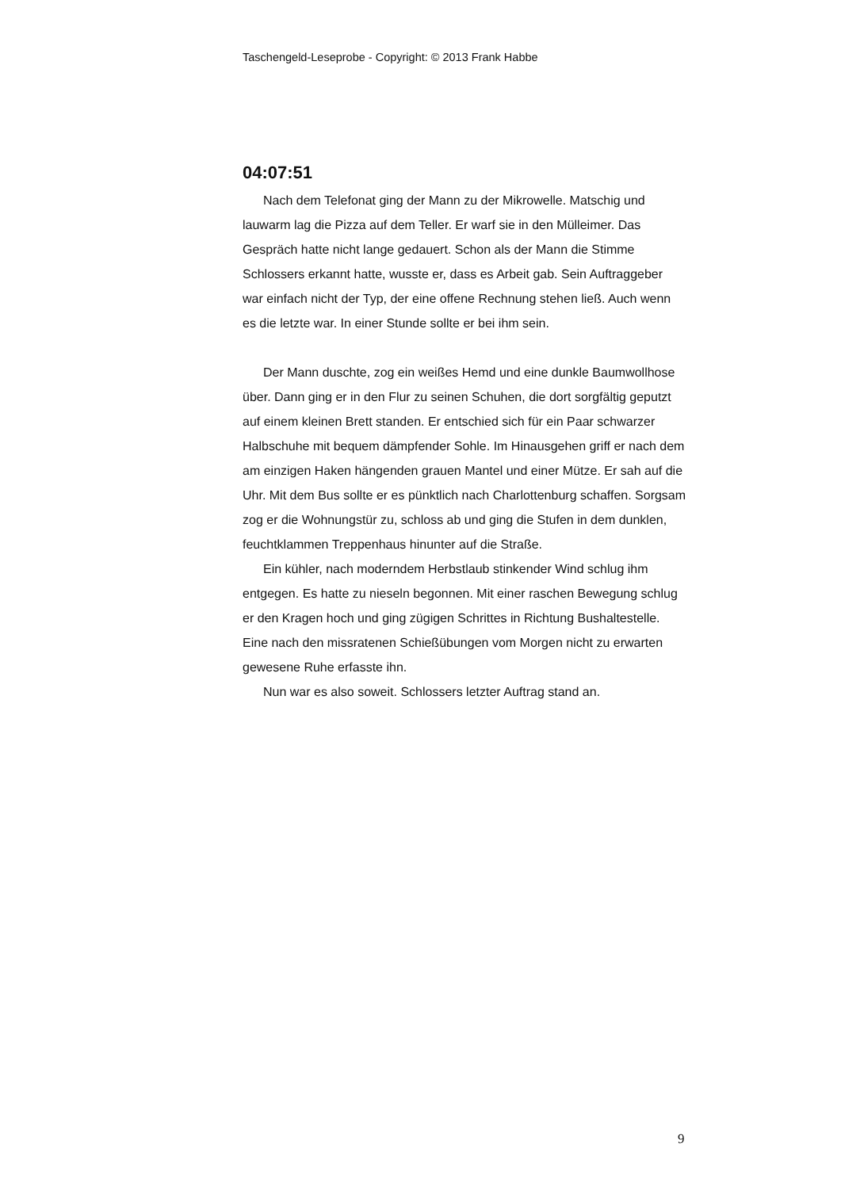Taschengeld-Leseprobe - Copyright: © 2013 Frank Habbe
04:07:51
Nach dem Telefonat ging der Mann zu der Mikrowelle. Matschig und lauwarm lag die Pizza auf dem Teller. Er warf sie in den Mülleimer. Das Gespräch hatte nicht lange gedauert. Schon als der Mann die Stimme Schlossers erkannt hatte, wusste er, dass es Arbeit gab. Sein Auftraggeber war einfach nicht der Typ, der eine offene Rechnung stehen ließ. Auch wenn es die letzte war. In einer Stunde sollte er bei ihm sein.
Der Mann duschte, zog ein weißes Hemd und eine dunkle Baumwollhose über. Dann ging er in den Flur zu seinen Schuhen, die dort sorgfältig geputzt auf einem kleinen Brett standen. Er entschied sich für ein Paar schwarzer Halbschuhe mit bequem dämpfender Sohle. Im Hinausgehen griff er nach dem am einzigen Haken hängenden grauen Mantel und einer Mütze. Er sah auf die Uhr. Mit dem Bus sollte er es pünktlich nach Charlottenburg schaffen. Sorgsam zog er die Wohnungstür zu, schloss ab und ging die Stufen in dem dunklen, feuchtklammen Treppenhaus hinunter auf die Straße.
Ein kühler, nach moderndem Herbstlaub stinkender Wind schlug ihm entgegen. Es hatte zu nieseln begonnen. Mit einer raschen Bewegung schlug er den Kragen hoch und ging zügigen Schrittes in Richtung Bushaltestelle. Eine nach den missratenen Schießübungen vom Morgen nicht zu erwarten gewesene Ruhe erfasste ihn.
Nun war es also soweit. Schlossers letzter Auftrag stand an.
9